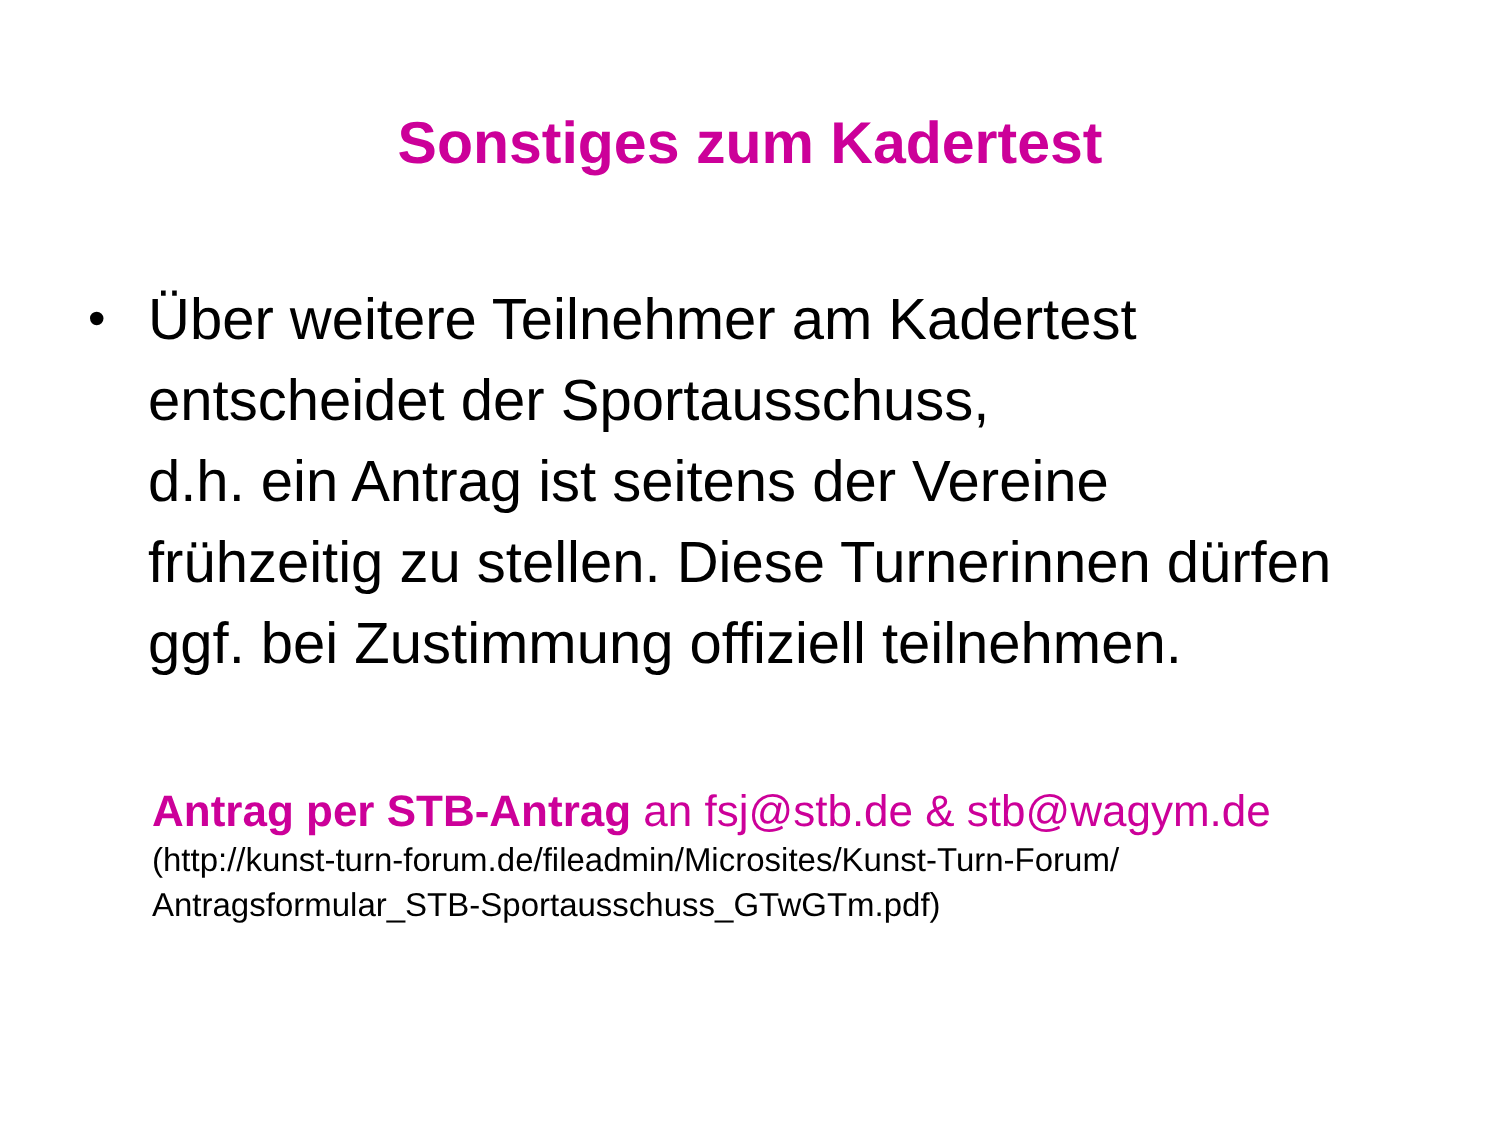Sonstiges zum Kadertest
• Über weitere Teilnehmer am Kadertest entscheidet der Sportausschuss,
d.h. ein Antrag ist seitens der Vereine frühzeitig zu stellen. Diese Turnerinnen dürfen ggf. bei Zustimmung offiziell teilnehmen.
Antrag per STB-Antrag an fsj@stb.de & stb@wagym.de
(http://kunst-turn-forum.de/fileadmin/Microsites/Kunst-Turn-Forum/
Antragsformular_STB-Sportausschuss_GTwGTm.pdf)